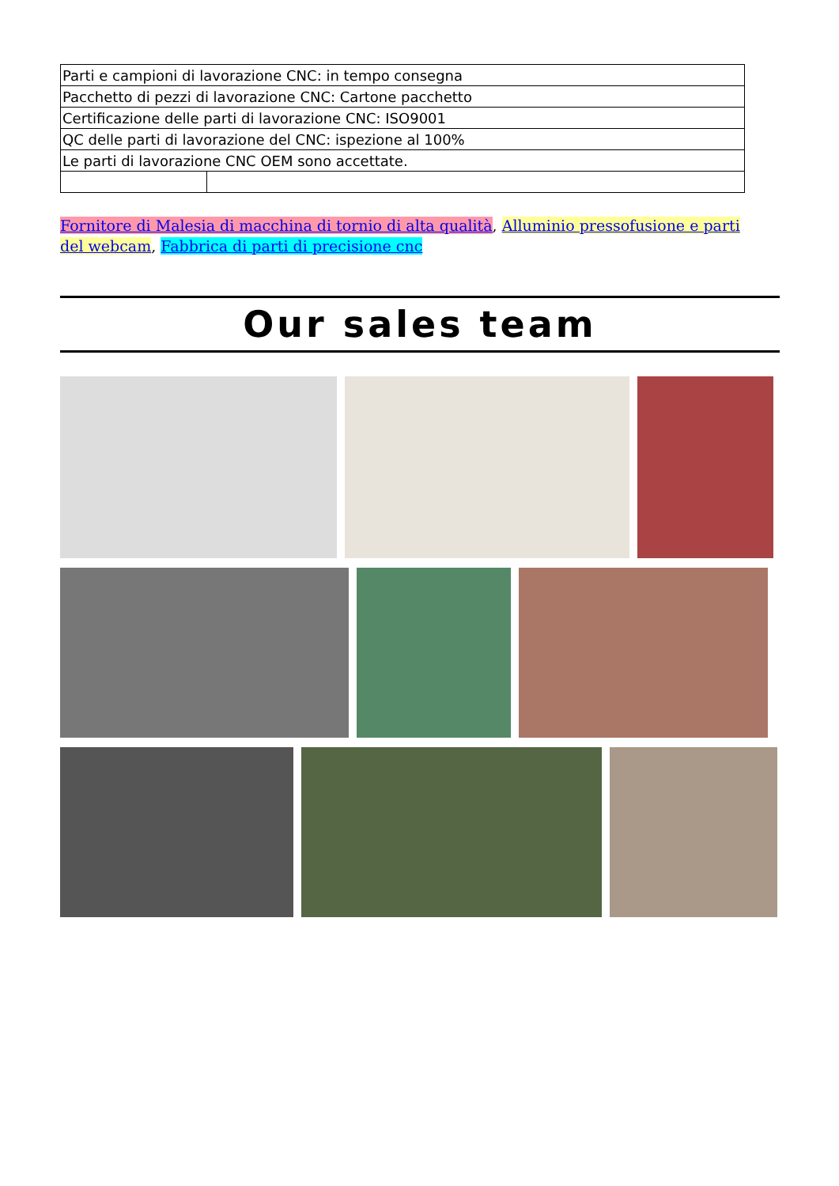| Parti e campioni di lavorazione CNC: in tempo consegna | |
| Pacchetto di pezzi di lavorazione CNC: Cartone pacchetto | |
| Certificazione delle parti di lavorazione CNC: ISO9001 | |
| QC delle parti di lavorazione del CNC: ispezione al 100% | |
| Le parti di lavorazione CNC OEM sono accettate. | |
Fornitore di Malesia di macchina di tornio di alta qualità, Alluminio pressofusione e parti del webcam, Fabbrica di parti di precisione cnc
Our sales team